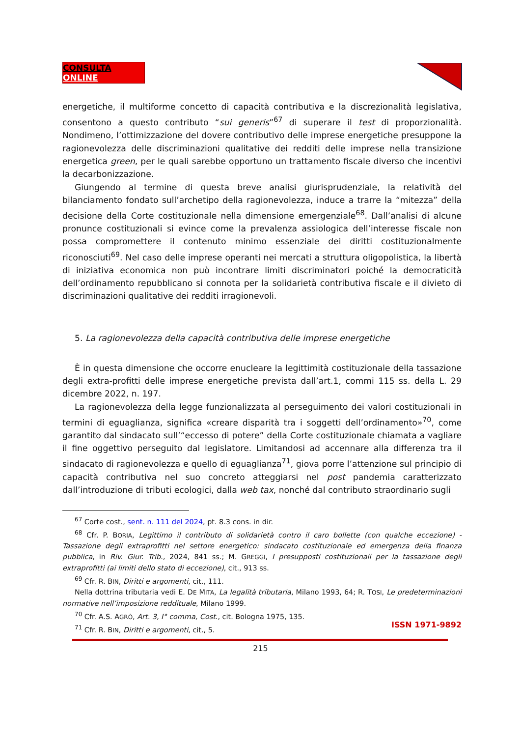CONSULTA ONLINE
energetiche, il multiforme concetto di capacità contributiva e la discrezionalità legislativa, consentono a questo contributo “sui generis”<sup>67</sup> di superare il test di proporzionalità. Nondimeno, l’ottimizzazione del dovere contributivo delle imprese energetiche presuppone la ragionevolezza delle discriminazioni qualitative dei redditi delle imprese nella transizione energetica green, per le quali sarebbe opportuno un trattamento fiscale diverso che incentivi la decarbonizzazione.
Giungendo al termine di questa breve analisi giurisprudenziale, la relatività del bilanciamento fondato sull’archetipo della ragionevolezza, induce a trarre la “mitezza” della decisione della Corte costituzionale nella dimensione emergenziale<sup>68</sup>. Dall’analisi di alcune pronunce costituzionali si evince come la prevalenza assiologica dell’interesse fiscale non possa compromettere il contenuto minimo essenziale dei diritti costituzionalmente riconosciuti<sup>69</sup>. Nel caso delle imprese operanti nei mercati a struttura oligopolistica, la libertà di iniziativa economica non può incontrare limiti discriminatori poiché la democraticità dell’ordinamento repubblicano si connota per la solidarietà contributiva fiscale e il divieto di discriminazioni qualitative dei redditi irragionevoli.
5. La ragionevolezza della capacità contributiva delle imprese energetiche
È in questa dimensione che occorre enucleare la legittimità costituzionale della tassazione degli extra-profitti delle imprese energetiche prevista dall’art.1, commi 115 ss. della L. 29 dicembre 2022, n. 197.
La ragionevolezza della legge funzionalizzata al perseguimento dei valori costituzionali in termini di eguaglianza, significa «creare disparità tra i soggetti dell’ordinamento»<sup>70</sup>, come garantito dal sindacato sull’“eccesso di potere” della Corte costituzionale chiamata a vagliare il fine oggettivo perseguito dal legislatore. Limitandosi ad accennare alla differenza tra il sindacato di ragionevolezza e quello di eguaglianza<sup>71</sup>, giova porre l’attenzione sul principio di capacità contributiva nel suo concreto atteggiarsi nel post pandemia caratterizzato dall’introduzione di tributi ecologici, dalla web tax, nonché dal contributo straordinario sugli
<sup>67</sup> Corte cost., sent. n. 111 del 2024, pt. 8.3 cons. in dir.
<sup>68</sup> Cfr. P. BORIA, Legittimo il contributo di solidarietà contro il caro bollette (con qualche eccezione) - Tassazione degli extraprofitti nel settore energetico: sindacato costituzionale ed emergenza della finanza pubblica, in Riv. Giur. Trib., 2024, 841 ss.; M. GREGGI, I presupposti costituzionali per la tassazione degli extraprofitti (ai limiti dello stato di eccezione), cit., 913 ss.
<sup>69</sup> Cfr. R. BIN, Diritti e argomenti, cit., 111.
Nella dottrina tributaria vedi E. DE MITA, La legalità tributaria, Milano 1993, 64; R. TOSI, Le predeterminazioni normative nell’imposizione reddituale, Milano 1999.
<sup>70</sup> Cfr. A.S. AGRÒ, Art. 3, I° comma, Cost., cit. Bologna 1975, 135.
<sup>71</sup> Cfr. R. BIN, Diritti e argomenti, cit., 5.
ISSN 1971-9892
215